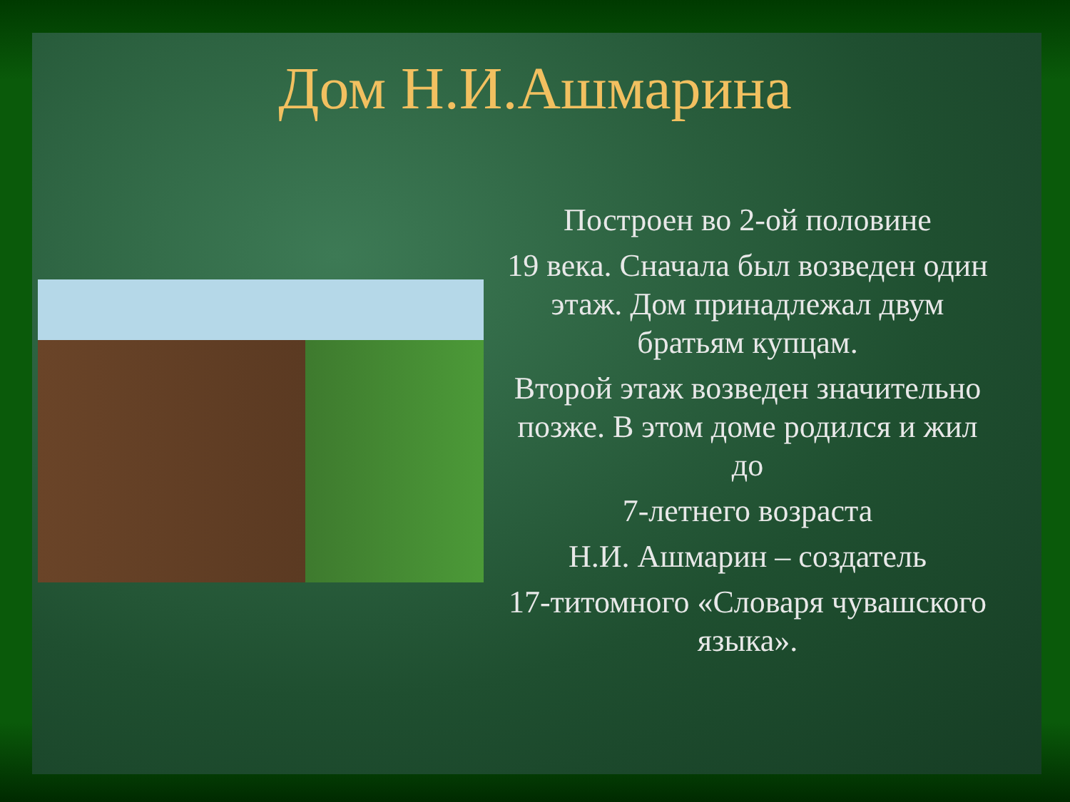Дом Н.И.Ашмарина
Построен во 2-ой половине
19 века. Сначала был возведен один этаж. Дом принадлежал двум братьям купцам.
Второй этаж возведен значительно позже. В этом доме родился и жил до
7-летнего возраста
Н.И. Ашмарин – создатель
17-титомного «Словаря чувашского языка».